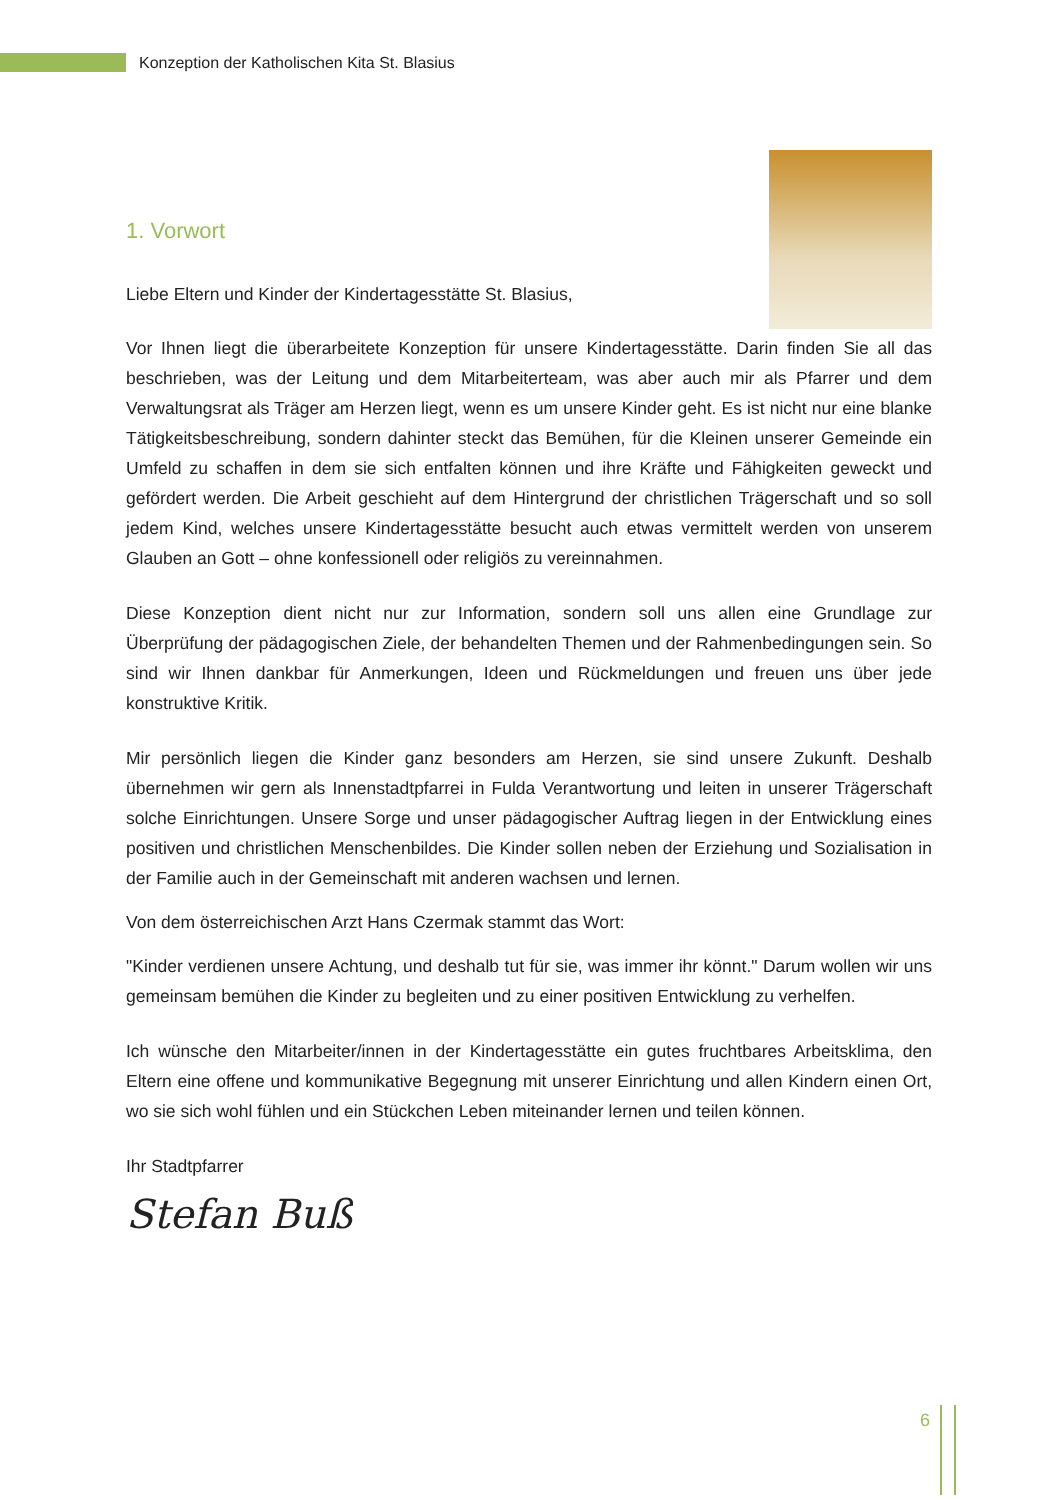Konzeption der Katholischen Kita St. Blasius
1. Vorwort
Liebe Eltern und Kinder der Kindertagesstätte St. Blasius,
Vor Ihnen liegt die überarbeitete Konzeption für unsere Kindertagesstätte. Darin finden Sie all das beschrieben, was der Leitung und dem Mitarbeiterteam, was aber auch mir als Pfarrer und dem Verwaltungsrat als Träger am Herzen liegt, wenn es um unsere Kinder geht. Es ist nicht nur eine blanke Tätigkeitsbeschreibung, sondern dahinter steckt das Bemühen, für die Kleinen unserer Gemeinde ein Umfeld zu schaffen in dem sie sich entfalten können und ihre Kräfte und Fähigkeiten geweckt und gefördert werden. Die Arbeit geschieht auf dem Hintergrund der christlichen Trägerschaft und so soll jedem Kind, welches unsere Kindertagesstätte besucht auch etwas vermittelt werden von unserem Glauben an Gott – ohne konfessionell oder religiös zu vereinnahmen.
Diese Konzeption dient nicht nur zur Information, sondern soll uns allen eine Grundlage zur Überprüfung der pädagogischen Ziele, der behandelten Themen und der Rahmenbedingungen sein. So sind wir Ihnen dankbar für Anmerkungen, Ideen und Rückmeldungen und freuen uns über jede konstruktive Kritik.
Mir persönlich liegen die Kinder ganz besonders am Herzen, sie sind unsere Zukunft. Deshalb übernehmen wir gern als Innenstadtpfarrei in Fulda Verantwortung und leiten in unserer Trägerschaft solche Einrichtungen. Unsere Sorge und unser pädagogischer Auftrag liegen in der Entwicklung eines positiven und christlichen Menschenbildes. Die Kinder sollen neben der Erziehung und Sozialisation in der Familie auch in der Gemeinschaft mit anderen wachsen und lernen.
Von dem österreichischen Arzt Hans Czermak stammt das Wort:
"Kinder verdienen unsere Achtung, und deshalb tut für sie, was immer ihr könnt." Darum wollen wir uns gemeinsam bemühen die Kinder zu begleiten und zu einer positiven Entwicklung zu verhelfen.
Ich wünsche den Mitarbeiter/innen in der Kindertagesstätte ein gutes fruchtbares Arbeitsklima, den Eltern eine offene und kommunikative Begegnung mit unserer Einrichtung und allen Kindern einen Ort, wo sie sich wohl fühlen und ein Stückchen Leben miteinander lernen und teilen können.
Ihr Stadtpfarrer
Stefan Buß
6